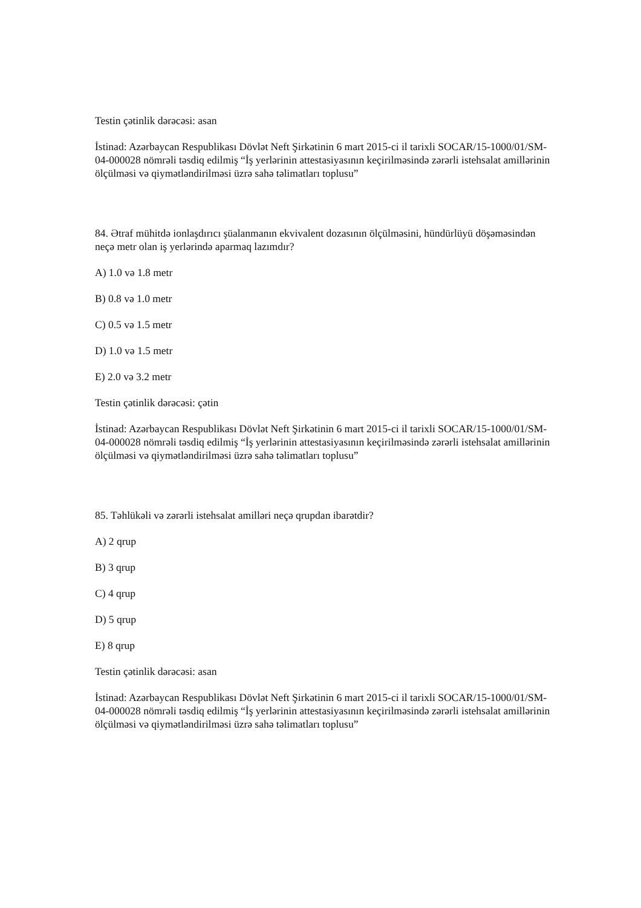Testin çətinlik dərəcəsi: asan
İstinad: Azərbaycan Respublikası Dövlət Neft Şirkətinin 6 mart 2015-ci il tarixli SOCAR/15-1000/01/SM-04-000028 nömrəli təsdiq edilmiş “İş yerlərinin attestasiyasının keçirilməsində zərərli istehsalat amillərinin ölçülməsi və qiymətləndirilməsi üzrə sahə təlimatları toplusu”
84. Ətraf mühitdə ionlaşdırıcı şüalanmanın ekvivalent dozasının ölçülməsini, hündürlüyü döşəməsindən neçə metr olan iş yerlərində aparmaq lazımdır?
A) 1.0 və 1.8 metr
B) 0.8 və 1.0 metr
C) 0.5 və 1.5 metr
D) 1.0 və 1.5 metr
E) 2.0 və 3.2 metr
Testin çətinlik dərəcəsi: çətin
İstinad: Azərbaycan Respublikası Dövlət Neft Şirkətinin 6 mart 2015-ci il tarixli SOCAR/15-1000/01/SM-04-000028 nömrəli təsdiq edilmiş “İş yerlərinin attestasiyasının keçirilməsində zərərli istehsalat amillərinin ölçülməsi və qiymətləndirilməsi üzrə sahə təlimatları toplusu”
85. Təhlükəli və zərərli istehsalat amilləri neçə qrupdan ibarətdir?
A) 2 qrup
B) 3 qrup
C) 4 qrup
D) 5 qrup
E) 8 qrup
Testin çətinlik dərəcəsi: asan
İstinad: Azərbaycan Respublikası Dövlət Neft Şirkətinin 6 mart 2015-ci il tarixli SOCAR/15-1000/01/SM-04-000028 nömrəli təsdiq edilmiş “İş yerlərinin attestasiyasının keçirilməsində zərərli istehsalat amillərinin ölçülməsi və qiymətləndirilməsi üzrə sahə təlimatları toplusu”